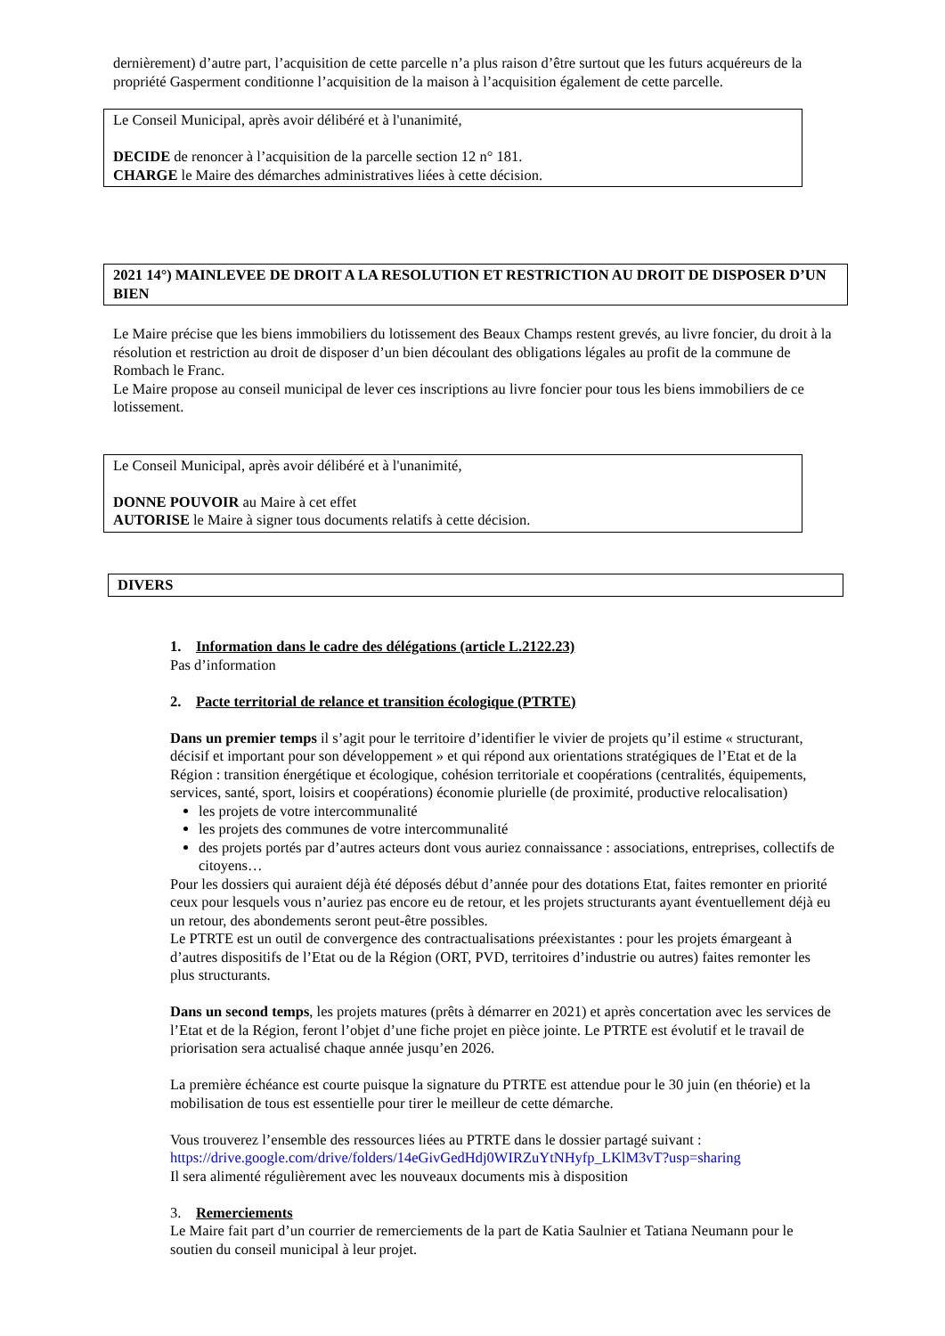dernièrement) d’autre part, l’acquisition de cette parcelle n’a plus raison d’être surtout que les futurs acquéreurs de la propriété Gasperment conditionne l’acquisition de la maison à l’acquisition également de cette parcelle.
Le Conseil Municipal, après avoir délibéré et à l'unanimité,
DECIDE de renoncer à l’acquisition de la parcelle section 12 n° 181.
CHARGE le Maire des démarches administratives liées à cette décision.
2021 14°) MAINLEVEE DE DROIT A LA RESOLUTION ET RESTRICTION AU DROIT DE DISPOSER D’UN BIEN
Le Maire précise que les biens immobiliers du lotissement des Beaux Champs restent grevés, au livre foncier, du droit à la résolution et restriction au droit de disposer d’un bien découlant des obligations légales au profit de la commune de Rombach le Franc.
Le Maire propose au conseil municipal de lever ces inscriptions au livre foncier pour tous les biens immobiliers de ce lotissement.
Le Conseil Municipal, après avoir délibéré et à l'unanimité,
DONNE POUVOIR au Maire à cet effet
AUTORISE le Maire à signer tous documents relatifs à cette décision.
DIVERS
1. Information dans le cadre des délégations (article L.2122.23)
Pas d’information
2. Pacte territorial de relance et transition écologique (PTRTE)
Dans un premier temps il s’agit pour le territoire d’identifier le vivier de projets qu’il estime « structurant, décisif et important pour son développement » et qui répond aux orientations stratégiques de l’Etat et de la Région : transition énergétique et écologique, cohésion territoriale et coopérations (centralités, équipements, services, santé, sport, loisirs et coopérations) économie plurielle (de proximité, productive relocalisation)
les projets de votre intercommunalité
les projets des communes de votre intercommunalité
des projets portés par d’autres acteurs dont vous auriez connaissance : associations, entreprises, collectifs de citoyens…
Pour les dossiers qui auraient déjà été déposés début d’année pour des dotations Etat, faites remonter en priorité ceux pour lesquels vous n’auriez pas encore eu de retour, et les projets structurants ayant éventuellement déjà eu un retour, des abondements seront peut-être possibles.
Le PTRTE est un outil de convergence des contractualisations préexistantes : pour les projets émargeant à d’autres dispositifs de l’Etat ou de la Région (ORT, PVD, territoires d’industrie ou autres) faites remonter les plus structurants.
Dans un second temps, les projets matures (prêts à démarrer en 2021) et après concertation avec les services de l’Etat et de la Région, feront l’objet d’une fiche projet en pièce jointe. Le PTRTE est évolutif et le travail de priorisation sera actualisé chaque année jusqu’en 2026.
La première échéance est courte puisque la signature du PTRTE est attendue pour le 30 juin (en théorie) et la mobilisation de tous est essentielle pour tirer le meilleur de cette démarche.
Vous trouverez l’ensemble des ressources liées au PTRTE dans le dossier partagé suivant :
https://drive.google.com/drive/folders/14eGivGedHdj0WIRZuYtNHyfp_LKlM3vT?usp=sharing
Il sera alimenté régulièrement avec les nouveaux documents mis à disposition
3. Remerciements
Le Maire fait part d’un courrier de remerciements de la part de Katia Saulnier et Tatiana Neumann pour le soutien du conseil municipal à leur projet.